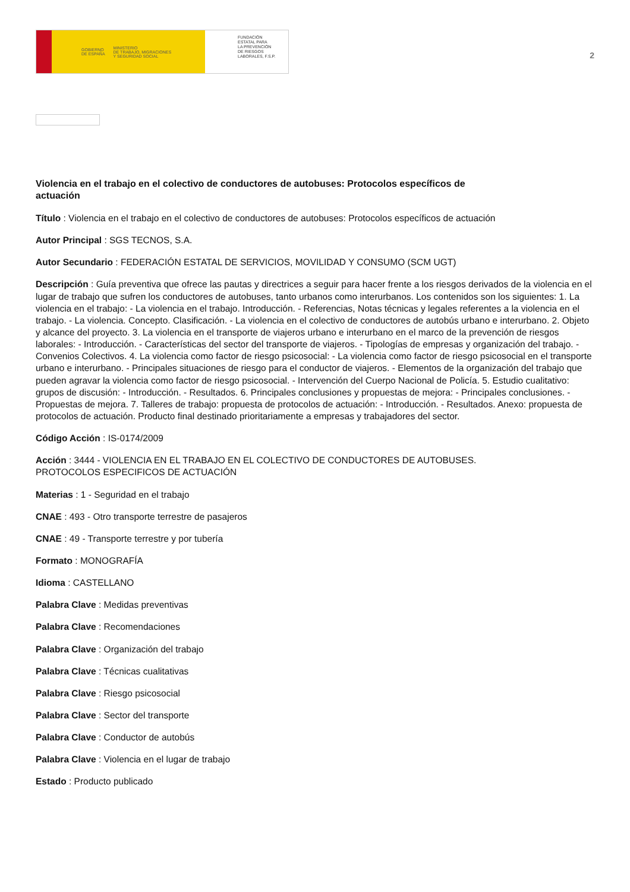GOBIERNO
DE ESPAÑA MINISTERIO
DE TRABAJO, MIGRACIONES
Y SEGURIDAD SOCIAL
FUNDACIÓN
ESTATAL PARA
LA PREVENCIÓN
DE RIESGOS
LABORALES, F.S.P.
2
Violencia en el trabajo en el colectivo de conductores de autobuses: Protocolos específicos de actuación
Título : Violencia en el trabajo en el colectivo de conductores de autobuses: Protocolos específicos de actuación
Autor Principal : SGS TECNOS, S.A.
Autor Secundario : FEDERACIÓN ESTATAL DE SERVICIOS, MOVILIDAD Y CONSUMO (SCM UGT)
Descripción : Guía preventiva que ofrece las pautas y directrices a seguir para hacer frente a los riesgos derivados de la violencia en el lugar de trabajo que sufren los conductores de autobuses, tanto urbanos como interurbanos. Los contenidos son los siguientes: 1. La violencia en el trabajo: - La violencia en el trabajo. Introducción. - Referencias, Notas técnicas y legales referentes a la violencia en el trabajo. - La violencia. Concepto. Clasificación. - La violencia en el colectivo de conductores de autobús urbano e interurbano. 2. Objeto y alcance del proyecto. 3. La violencia en el transporte de viajeros urbano e interurbano en el marco de la prevención de riesgos laborales: - Introducción. - Características del sector del transporte de viajeros. - Tipologías de empresas y organización del trabajo. - Convenios Colectivos. 4. La violencia como factor de riesgo psicosocial: - La violencia como factor de riesgo psicosocial en el transporte urbano e interurbano. - Principales situaciones de riesgo para el conductor de viajeros. - Elementos de la organización del trabajo que pueden agravar la violencia como factor de riesgo psicosocial. - Intervención del Cuerpo Nacional de Policía. 5. Estudio cualitativo: grupos de discusión: - Introducción. - Resultados. 6. Principales conclusiones y propuestas de mejora: - Principales conclusiones. - Propuestas de mejora. 7. Talleres de trabajo: propuesta de protocolos de actuación: - Introducción. - Resultados. Anexo: propuesta de protocolos de actuación. Producto final destinado prioritariamente a empresas y trabajadores del sector.
Código Acción : IS-0174/2009
Acción : 3444 - VIOLENCIA EN EL TRABAJO EN EL COLECTIVO DE CONDUCTORES DE AUTOBUSES.
PROTOCOLOS ESPECIFICOS DE ACTUACIÓN
Materias : 1 - Seguridad en el trabajo
CNAE : 493 - Otro transporte terrestre de pasajeros
CNAE : 49 - Transporte terrestre y por tubería
Formato : MONOGRAFÍA
Idioma : CASTELLANO
Palabra Clave : Medidas preventivas
Palabra Clave : Recomendaciones
Palabra Clave : Organización del trabajo
Palabra Clave : Técnicas cualitativas
Palabra Clave : Riesgo psicosocial
Palabra Clave : Sector del transporte
Palabra Clave : Conductor de autobús
Palabra Clave : Violencia en el lugar de trabajo
Estado : Producto publicado